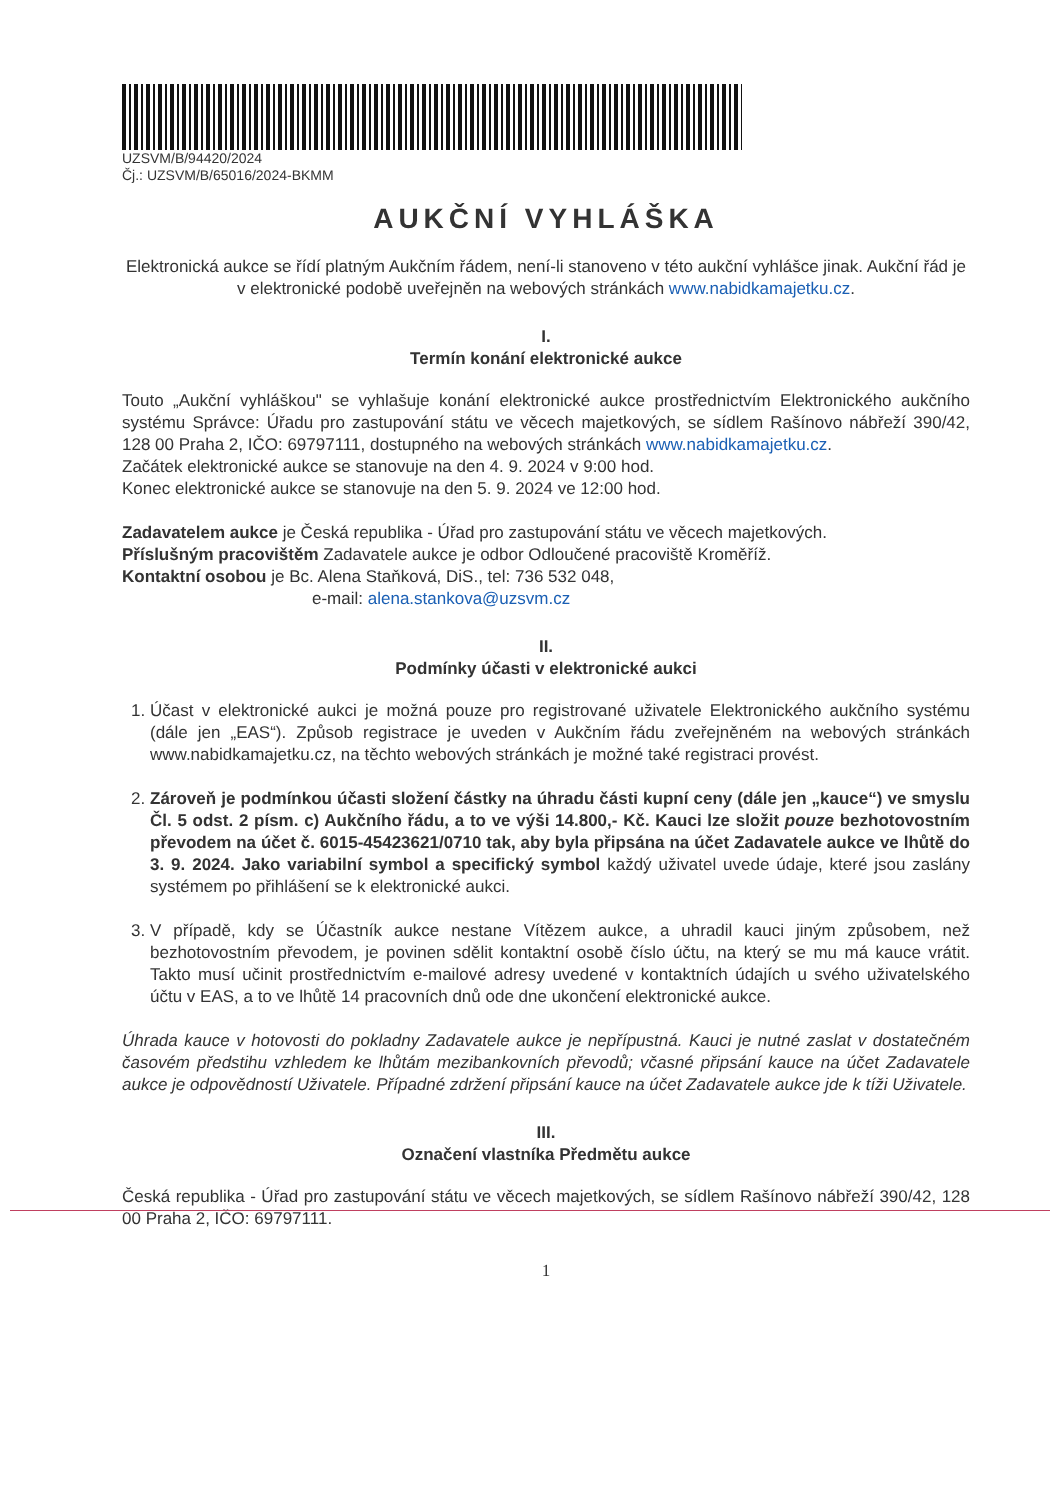UZSVM/B/94420/2024
Čj.: UZSVM/B/65016/2024-BKMM
AUKČNÍ VYHLÁŠKA
Elektronická aukce se řídí platným Aukčním řádem, není-li stanoveno v této aukční vyhlášce jinak. Aukční řád je v elektronické podobě uveřejněn na webových stránkách www.nabidkamajetku.cz.
I.
Termín konání elektronické aukce
Touto „Aukční vyhláškou" se vyhlašuje konání elektronické aukce prostřednictvím Elektronického aukčního systému Správce: Úřadu pro zastupování státu ve věcech majetkových, se sídlem Rašínovo nábřeží 390/42, 128 00 Praha 2, IČO: 69797111, dostupného na webových stránkách www.nabidkamajetku.cz.
Začátek elektronické aukce se stanovuje na den 4. 9. 2024 v 9:00 hod.
Konec elektronické aukce se stanovuje na den 5. 9. 2024 ve 12:00 hod.
Zadavatelem aukce je Česká republika - Úřad pro zastupování státu ve věcech majetkových.
Příslušným pracovištěm Zadavatele aukce je odbor Odloučené pracoviště Kroměříž.
Kontaktní osobou je Bc. Alena Staňková, DiS., tel: 736 532 048,
e-mail: alena.stankova@uzsvm.cz
II.
Podmínky účasti v elektronické aukci
1. Účast v elektronické aukci je možná pouze pro registrované uživatele Elektronického aukčního systému (dále jen „EAS“). Způsob registrace je uveden v Aukčním řádu zveřejněném na webových stránkách www.nabidkamajetku.cz, na těchto webových stránkách je možné také registraci provést.
2. Zároveň je podmínkou účasti složení částky na úhradu části kupní ceny (dále jen „kauce“) ve smyslu Čl. 5 odst. 2 písm. c) Aukčního řádu, a to ve výši 14.800,- Kč. Kauci lze složit pouze bezhotovostním převodem na účet č. 6015-45423621/0710 tak, aby byla připsána na účet Zadavatele aukce ve lhůtě do 3. 9. 2024. Jako variabilní symbol a specifický symbol každý uživatel uvede údaje, které jsou zaslány systémem po přihlášení se k elektronické aukci.
3. V případě, kdy se Účastník aukce nestane Vítězem aukce, a uhradil kauci jiným způsobem, než bezhotovostním převodem, je povinen sdělit kontaktní osobě číslo účtu, na který se mu má kauce vrátit. Takto musí učinit prostřednictvím e-mailové adresy uvedené v kontaktních údajích u svého uživatelského účtu v EAS, a to ve lhůtě 14 pracovních dnů ode dne ukončení elektronické aukce.
Úhrada kauce v hotovosti do pokladny Zadavatele aukce je nepřípustná. Kauci je nutné zaslat v dostatečném časovém předstihu vzhledem ke lhůtám mezibankovních převodů; včasné připsání kauce na účet Zadavatele aukce je odpovědností Uživatele. Případné zdržení připsání kauce na účet Zadavatele aukce jde k tíži Uživatele.
III.
Označení vlastníka Předmětu aukce
Česká republika - Úřad pro zastupování státu ve věcech majetkových, se sídlem Rašínovo nábřeží 390/42, 128 00 Praha 2, IČO: 69797111.
1